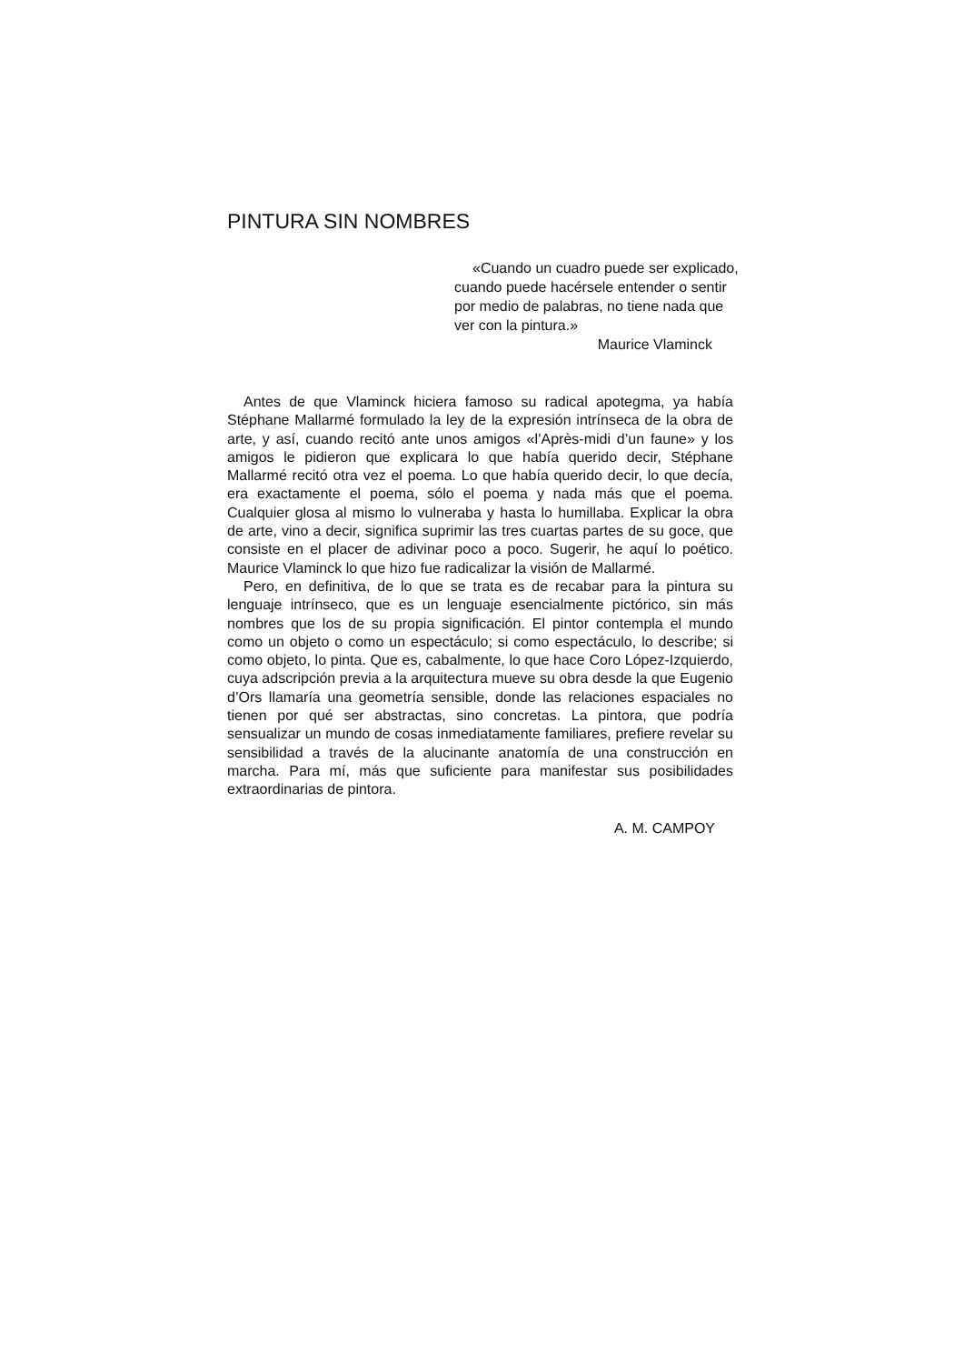PINTURA SIN NOMBRES
«Cuando un cuadro puede ser explicado, cuando puede hacérsele entender o sentir por medio de palabras, no tiene nada que ver con la pintura.»
Maurice Vlaminck
Antes de que Vlaminck hiciera famoso su radical apotegma, ya había Stéphane Mallarmé formulado la ley de la expresión intrínseca de la obra de arte, y así, cuando recitó ante unos amigos «l’Après-midi d’un faune» y los amigos le pidieron que explicara lo que había querido decir, Stéphane Mallarmé recitó otra vez el poema. Lo que había querido decir, lo que decía, era exactamente el poema, sólo el poema y nada más que el poema. Cualquier glosa al mismo lo vulneraba y hasta lo humillaba. Explicar la obra de arte, vino a decir, significa suprimir las tres cuartas partes de su goce, que consiste en el placer de adivinar poco a poco. Sugerir, he aquí lo poético. Maurice Vlaminck lo que hizo fue radicalizar la visión de Mallarmé.
Pero, en definitiva, de lo que se trata es de recabar para la pintura su lenguaje intrínseco, que es un lenguaje esencialmente pictórico, sin más nombres que los de su propia significación. El pintor contempla el mundo como un objeto o como un espectáculo; si como espectáculo, lo describe; si como objeto, lo pinta. Que es, cabalmente, lo que hace Coro López-Izquierdo, cuya adscripción previa a la arquitectura mueve su obra desde la que Eugenio d’Ors llamaría una geometría sensible, donde las relaciones espaciales no tienen por qué ser abstractas, sino concretas. La pintora, que podría sensualizar un mundo de cosas inmediatamente familiares, prefiere revelar su sensibilidad a través de la alucinante anatomía de una construcción en marcha. Para mí, más que suficiente para manifestar sus posibilidades extraordinarias de pintora.
A. M. CAMPOY